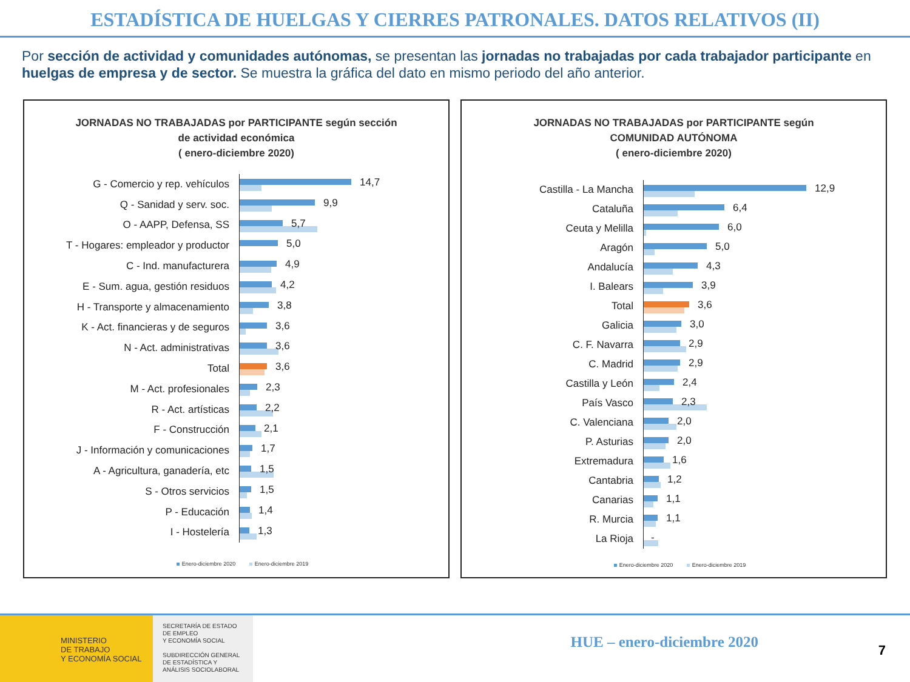ESTADÍSTICA DE HUELGAS Y CIERRES PATRONALES. DATOS RELATIVOS (II)
Por sección de actividad y comunidades autónomas, se presentan las jornadas no trabajadas por cada trabajador participante en huelgas de empresa y de sector. Se muestra la gráfica del dato en mismo periodo del año anterior.
JORNADAS NO TRABAJADAS por PARTICIPANTE según sección
de actividad económica
( enero-diciembre 2020)
G - Comercio y rep. vehículos
14,7
Q - Sanidad y serv. soc.
9,9
O - AAPP, Defensa, SS
5,7
T - Hogares: empleador y productor
5,0
C - Ind. manufacturera
4,9
E - Sum. agua, gestión residuos
4,2
H - Transporte y almacenamiento
3,8
K - Act. financieras y de seguros
3,6
N - Act. administrativas
3,6
Total
3,6
M - Act. profesionales
2,3
R - Act. artísticas
2,2
F - Construcción
2,1
J - Información y comunicaciones
1,7
A - Agricultura, ganadería, etc
1,5
S - Otros servicios
1,5
P - Educación
1,4
I - Hostelería
1,3
Enero-diciembre 2020 Enero-diciembre 2019
JORNADAS NO TRABAJADAS por PARTICIPANTE según
COMUNIDAD AUTÓNOMA
( enero-diciembre 2020)
Castilla - La Mancha
12,9
Cataluña
6,4
Ceuta y Melilla
6,0
Aragón
5,0
Andalucía
4,3
I. Balears
3,9
Total
3,6
Galicia
3,0
C. F. Navarra
2,9
C. Madrid
2,9
Castilla y León
2,4
País Vasco
2,3
C. Valenciana
2,0
P. Asturias
2,0
Extremadura
1,6
Cantabria
1,2
Canarias
1,1
R. Murcia
1,1
La Rioja
-
Enero-diciembre 2020 Enero-diciembre 2019
MINISTERIO
DE TRABAJO
Y ECONOMÍA SOCIAL
SECRETARÍA DE ESTADO
DE EMPLEO
Y ECONOMÍA SOCIAL
SUBDIRECCIÓN GENERAL
DE ESTADÍSTICA Y
ANÁLISIS SOCIOLABORAL
HUE – enero-diciembre 2020
7